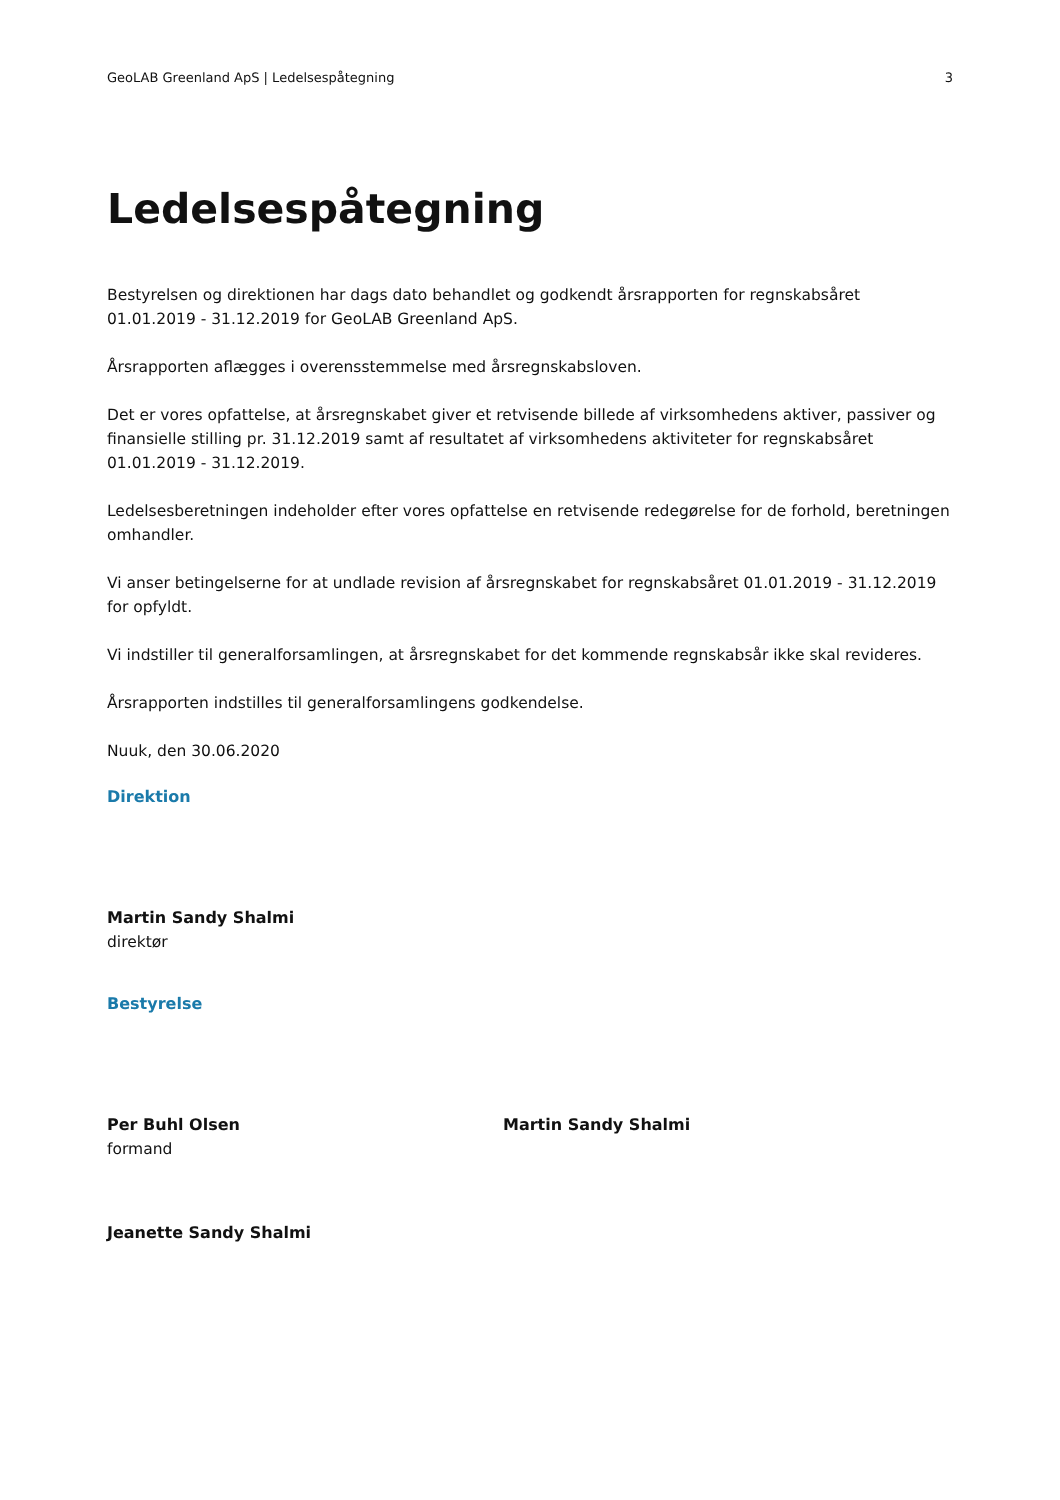GeoLAB Greenland ApS | Ledelsespåtegning 3
Ledelsespåtegning
Bestyrelsen og direktionen har dags dato behandlet og godkendt årsrapporten for regnskabsåret 01.01.2019 - 31.12.2019 for GeoLAB Greenland ApS.
Årsrapporten aflægges i overensstemmelse med årsregnskabsloven.
Det er vores opfattelse, at årsregnskabet giver et retvisende billede af virksomhedens aktiver, passiver og finansielle stilling pr. 31.12.2019 samt af resultatet af virksomhedens aktiviteter for regnskabsåret 01.01.2019 - 31.12.2019.
Ledelsesberetningen indeholder efter vores opfattelse en retvisende redegørelse for de forhold, beretningen omhandler.
Vi anser betingelserne for at undlade revision af årsregnskabet for regnskabsåret 01.01.2019 - 31.12.2019 for opfyldt.
Vi indstiller til generalforsamlingen, at årsregnskabet for det kommende regnskabsår ikke skal revideres.
Årsrapporten indstilles til generalforsamlingens godkendelse.
Nuuk, den 30.06.2020
Direktion
Martin Sandy Shalmi
direktør
Bestyrelse
Per Buhl Olsen
formand
Martin Sandy Shalmi
Jeanette Sandy Shalmi